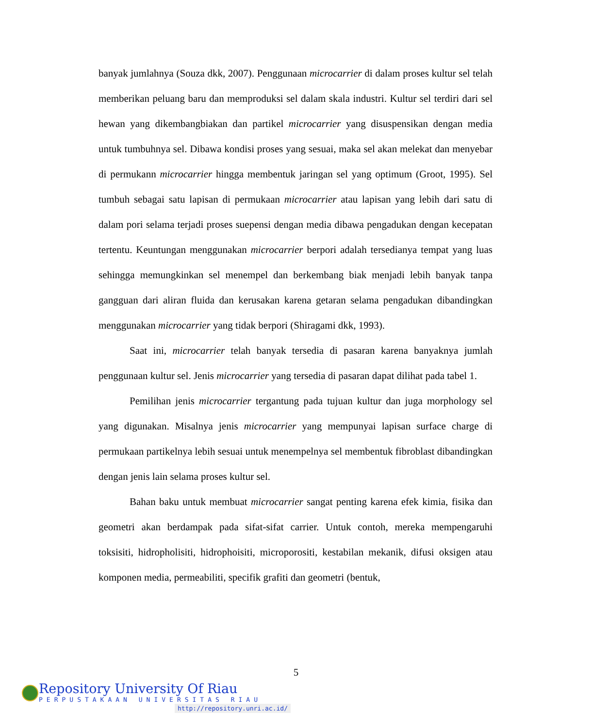banyak jumlahnya (Souza dkk, 2007). Penggunaan microcarrier di dalam proses kultur sel telah memberikan peluang baru dan memproduksi sel dalam skala industri. Kultur sel terdiri dari sel hewan yang dikembangbiakan dan partikel microcarrier yang disuspensikan dengan media untuk tumbuhnya sel. Dibawa kondisi proses yang sesuai, maka sel akan melekat dan menyebar di permukann microcarrier hingga membentuk jaringan sel yang optimum (Groot, 1995). Sel tumbuh sebagai satu lapisan di permukaan microcarrier atau lapisan yang lebih dari satu di dalam pori selama terjadi proses suepensi dengan media dibawa pengadukan dengan kecepatan tertentu. Keuntungan menggunakan microcarrier berpori adalah tersedianya tempat yang luas sehingga memungkinkan sel menempel dan berkembang biak menjadi lebih banyak tanpa gangguan dari aliran fluida dan kerusakan karena getaran selama pengadukan dibandingkan menggunakan microcarrier yang tidak berpori (Shiragami dkk, 1993).
Saat ini, microcarrier telah banyak tersedia di pasaran karena banyaknya jumlah penggunaan kultur sel. Jenis microcarrier yang tersedia di pasaran dapat dilihat pada tabel 1.
Pemilihan jenis microcarrier tergantung pada tujuan kultur dan juga morphology sel yang digunakan. Misalnya jenis microcarrier yang mempunyai lapisan surface charge di permukaan partikelnya lebih sesuai untuk menempelnya sel membentuk fibroblast dibandingkan dengan jenis lain selama proses kultur sel.
Bahan baku untuk membuat microcarrier sangat penting karena efek kimia, fisika dan geometri akan berdampak pada sifat-sifat carrier. Untuk contoh, mereka mempengaruhi toksisiti, hidropholisiti, hidrophoisiti, microporositi, kestabilan mekanik, difusi oksigen atau komponen media, permeabiliti, specifik grafiti dan geometri (bentuk,
5
Repository University Of Riau
PERPUSTAKAAN UNIVERSITAS RIAU
http://repository.unri.ac.id/